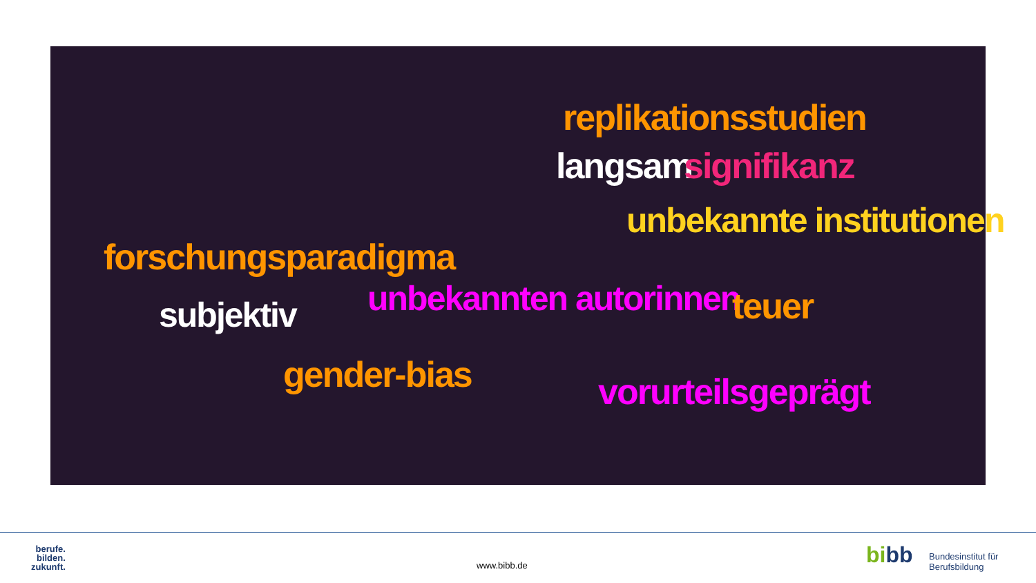replikationsstudien
langsam signifikanz
unbekannte institutionen
forschungsparadigma
unbekannten autorinnen teuer
subjektiv
gender-bias vorurteilsgeprägt
berufe.
bilden.
zukunft.
www.bibb.de bibb
Bundesinstitut für
Berufsbildung